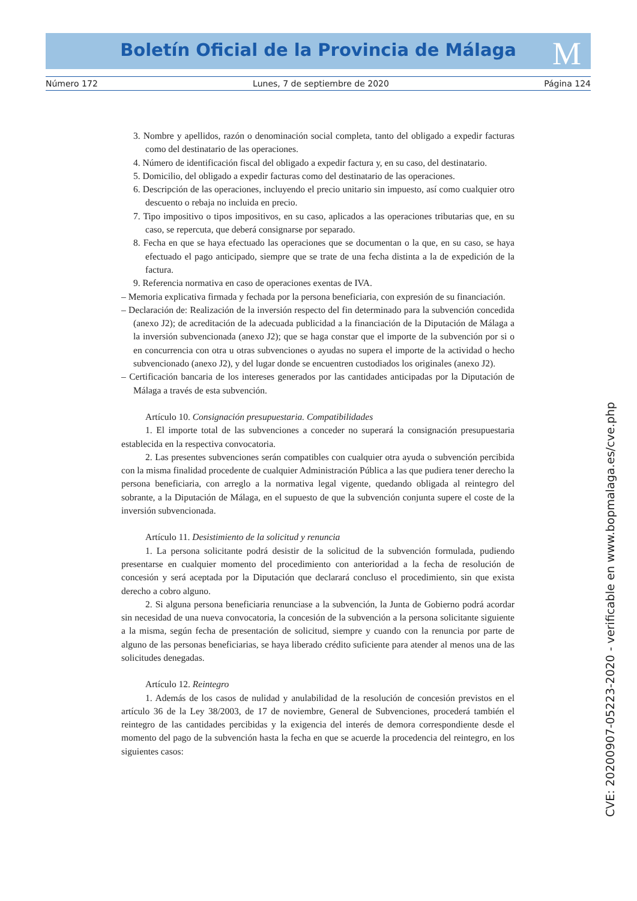Boletín Oficial de la Provincia de Málaga M
Número 172 Lunes, 7 de septiembre de 2020 Página 124
3. Nombre y apellidos, razón o denominación social completa, tanto del obligado a expedir facturas como del destinatario de las operaciones.
4. Número de identificación fiscal del obligado a expedir factura y, en su caso, del destinatario.
5. Domicilio, del obligado a expedir facturas como del destinatario de las operaciones.
6. Descripción de las operaciones, incluyendo el precio unitario sin impuesto, así como cualquier otro descuento o rebaja no incluida en precio.
7. Tipo impositivo o tipos impositivos, en su caso, aplicados a las operaciones tributarias que, en su caso, se repercuta, que deberá consignarse por separado.
8. Fecha en que se haya efectuado las operaciones que se documentan o la que, en su caso, se haya efectuado el pago anticipado, siempre que se trate de una fecha distinta a la de expedición de la factura.
9. Referencia normativa en caso de operaciones exentas de IVA.
– Memoria explicativa firmada y fechada por la persona beneficiaria, con expresión de su financiación.
– Declaración de: Realización de la inversión respecto del fin determinado para la subvención concedida (anexo J2); de acreditación de la adecuada publicidad a la financiación de la Diputación de Málaga a la inversión subvencionada (anexo J2); que se haga constar que el importe de la subvención por si o en concurrencia con otra u otras subvenciones o ayudas no supera el importe de la actividad o hecho subvencionado (anexo J2), y del lugar donde se encuentren custodiados los originales (anexo J2).
– Certificación bancaria de los intereses generados por las cantidades anticipadas por la Diputación de Málaga a través de esta subvención.
Artículo 10. Consignación presupuestaria. Compatibilidades
1. El importe total de las subvenciones a conceder no superará la consignación presupuestaria establecida en la respectiva convocatoria.
2. Las presentes subvenciones serán compatibles con cualquier otra ayuda o subvención percibida con la misma finalidad procedente de cualquier Administración Pública a las que pudiera tener derecho la persona beneficiaria, con arreglo a la normativa legal vigente, quedando obligada al reintegro del sobrante, a la Diputación de Málaga, en el supuesto de que la subvención conjunta supere el coste de la inversión subvencionada.
Artículo 11. Desistimiento de la solicitud y renuncia
1. La persona solicitante podrá desistir de la solicitud de la subvención formulada, pudiendo presentarse en cualquier momento del procedimiento con anterioridad a la fecha de resolución de concesión y será aceptada por la Diputación que declarará concluso el procedimiento, sin que exista derecho a cobro alguno.
2. Si alguna persona beneficiaria renunciase a la subvención, la Junta de Gobierno podrá acordar sin necesidad de una nueva convocatoria, la concesión de la subvención a la persona solicitante siguiente a la misma, según fecha de presentación de solicitud, siempre y cuando con la renuncia por parte de alguno de las personas beneficiarias, se haya liberado crédito suficiente para atender al menos una de las solicitudes denegadas.
Artículo 12. Reintegro
1. Además de los casos de nulidad y anulabilidad de la resolución de concesión previstos en el artículo 36 de la Ley 38/2003, de 17 de noviembre, General de Subvenciones, procederá también el reintegro de las cantidades percibidas y la exigencia del interés de demora correspondiente desde el momento del pago de la subvención hasta la fecha en que se acuerde la procedencia del reintegro, en los siguientes casos:
CVE: 20200907-05223-2020 - verificable en www.bopmalaga.es/cve.php